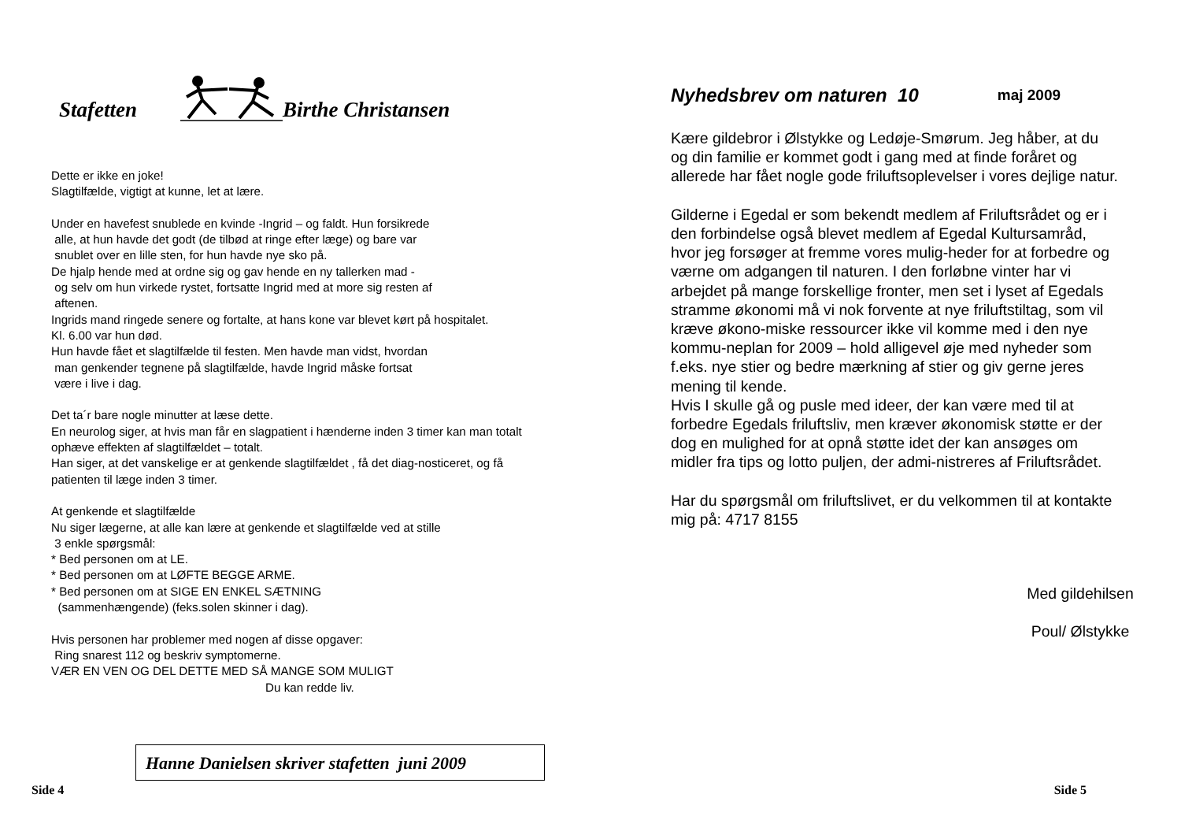Stafetten Birthe Christansen
Dette er ikke en joke!
Slagtilfælde, vigtigt at kunne, let at lære.
Under en havefest snublede en kvinde -Ingrid – og faldt. Hun forsikrede
alle, at hun havde det godt (de tilbød at ringe efter læge) og bare var
snublet over en lille sten, for hun havde nye sko på.
De hjalp hende med at ordne sig og gav hende en ny tallerken mad -
og selv om hun virkede rystet, fortsatte Ingrid med at more sig resten af
aftenen.
Ingrids mand ringede senere og fortalte, at hans kone var blevet kørt på hospitalet.
Kl. 6.00 var hun død.
Hun havde fået et slagtilfælde til festen. Men havde man vidst, hvordan
man genkender tegnene på slagtilfælde, havde Ingrid måske fortsat
være i live i dag.
Det ta´r bare nogle minutter at læse dette.
En neurolog siger, at hvis man får en slagpatient i hænderne inden 3 timer kan man totalt ophæve effekten af slagtilfældet – totalt.
Han siger, at det vanskelige er at genkende slagtilfældet , få det diag-nosticeret, og få patienten til læge inden 3 timer.
At genkende et slagtilfælde
Nu siger lægerne, at alle kan lære at genkende et slagtilfælde ved at stille
3 enkle spørgsmål:
* Bed personen om at LE.
* Bed personen om at LØFTE BEGGE ARME.
* Bed personen om at SIGE EN ENKEL SÆTNING
(sammenhængende) (feks.solen skinner i dag).
Hvis personen har problemer med nogen af disse opgaver:
Ring snarest 112 og beskriv symptomerne.
VÆR EN VEN OG DEL DETTE MED SÅ MANGE SOM MULIGT
Du kan redde liv.
Hanne Danielsen skriver stafetten juni 2009
Side 4
Nyhedsbrev om naturen 10 maj 2009
Kære gildebror i Ølstykke og Ledøje-Smørum. Jeg håber, at du og din familie er kommet godt i gang med at finde foråret og allerede har fået nogle gode friluftsoplevelser i vores dejlige natur.
Gilderne i Egedal er som bekendt medlem af Friluftsrådet og er i den forbindelse også blevet medlem af Egedal Kultursamråd, hvor jeg forsøger at fremme vores mulig-heder for at forbedre og værne om adgangen til naturen. I den forløbne vinter har vi arbejdet på mange forskellige fronter, men set i lyset af Egedals stramme økonomi må vi nok forvente at nye friluftstiltag, som vil kræve økono-miske ressourcer ikke vil komme med i den nye kommu-neplan for 2009 – hold alligevel øje med nyheder som f.eks. nye stier og bedre mærkning af stier og giv gerne jeres mening til kende.
Hvis I skulle gå og pusle med ideer, der kan være med til at forbedre Egedals friluftsliv, men kræver økonomisk støtte er der dog en mulighed for at opnå støtte idet der kan ansøges om midler fra tips og lotto puljen, der admi-nistreres af Friluftsrådet.
Har du spørgsmål om friluftslivet, er du velkommen til at kontakte mig på: 4717 8155
Med gildehilsen
Poul/ Ølstykke
Side 5